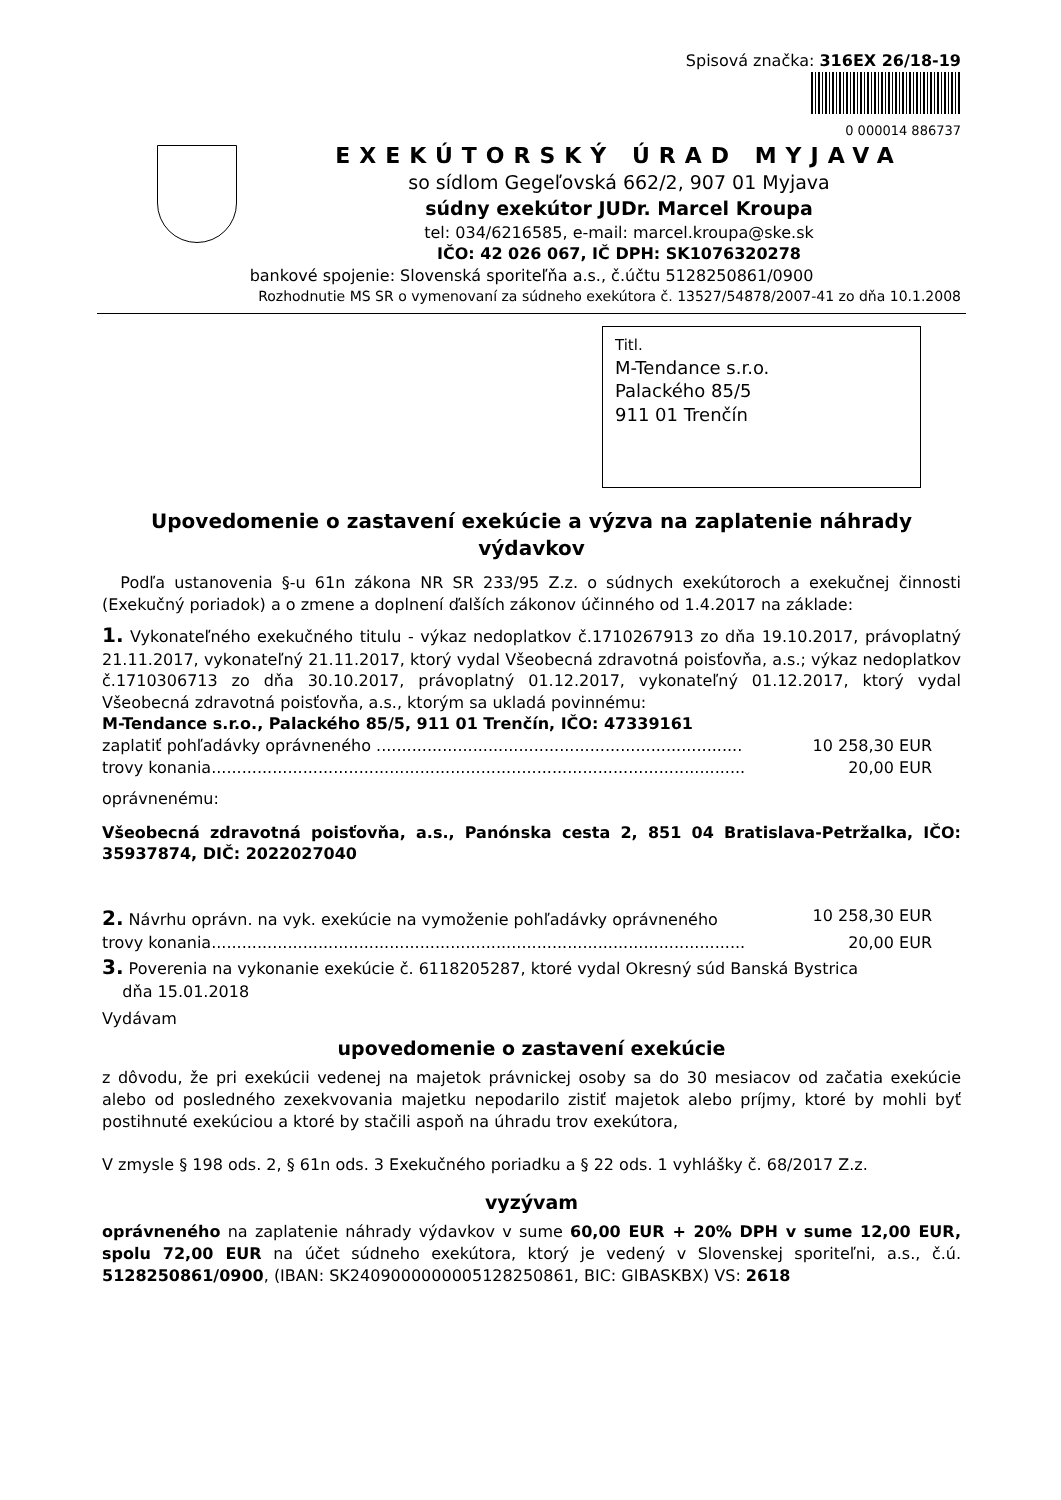Spisová značka: 316EX 26/18-19
0 000014 886737
EXEKÚTORSKÝ ÚRAD MYJAVA
so sídlom Gegeľovská 662/2, 907 01 Myjava
súdny exekútor JUDr. Marcel Kroupa
tel: 034/6216585, e-mail: marcel.kroupa@ske.sk
IČO: 42 026 067, IČ DPH: SK1076320278
bankové spojenie: Slovenská sporiteľňa a.s., č.účtu 5128250861/0900
Rozhodnutie MS SR o vymenovaní za súdneho exekútora č. 13527/54878/2007-41 zo dňa 10.1.2008
Titl.
M-Tendance s.r.o.
Palackého 85/5
911 01 Trenčín
Upovedomenie o zastavení exekúcie a výzva na zaplatenie náhrady výdavkov
Podľa ustanovenia §-u 61n zákona NR SR 233/95 Z.z. o súdnych exekútoroch a exekučnej činnosti (Exekučný poriadok) a o zmene a doplnení ďalších zákonov účinného od 1.4.2017 na základe:
1. Vykonateľného exekučného titulu - výkaz nedoplatkov č.1710267913 zo dňa 19.10.2017, právoplatný 21.11.2017, vykonateľný 21.11.2017, ktorý vydal Všeobecná zdravotná poisťovňa, a.s.; výkaz nedoplatkov č.1710306713 zo dňa 30.10.2017, právoplatný 01.12.2017, vykonateľný 01.12.2017, ktorý vydal Všeobecná zdravotná poisťovňa, a.s., ktorým sa ukladá povinnému:
M-Tendance s.r.o., Palackého 85/5, 911 01 Trenčín, IČO: 47339161
zaplatiť pohľadávky oprávneného ........................................................................ 10 258,30 EUR
trovy konania......................................................................................................... 20,00 EUR
oprávnenému:
Všeobecná zdravotná poisťovňa, a.s., Panónska cesta 2, 851 04 Bratislava-Petržalka, IČO: 35937874, DIČ: 2022027040
2. Návrhu oprávn. na vyk. exekúcie na vymoženie pohľadávky oprávneného 10 258,30 EUR
trovy konania......................................................................................................... 20,00 EUR
3. Poverenia na vykonanie exekúcie č. 6118205287, ktoré vydal Okresný súd Banská Bystrica
dňa 15.01.2018
Vydávam
upovedomenie o zastavení exekúcie
z dôvodu, že pri exekúcii vedenej na majetok právnickej osoby sa do 30 mesiacov od začatia exekúcie alebo od posledného zexekvovania majetku nepodarilo zistiť majetok alebo príjmy, ktoré by mohli byť postihnuté exekúciou a ktoré by stačili aspoň na úhradu trov exekútora,
V zmysle § 198 ods. 2, § 61n ods. 3 Exekučného poriadku a § 22 ods. 1 vyhlášky č. 68/2017 Z.z.
vyzývam
oprávneného na zaplatenie náhrady výdavkov v sume 60,00 EUR + 20% DPH v sume 12,00 EUR, spolu 72,00 EUR na účet súdneho exekútora, ktorý je vedený v Slovenskej sporiteľni, a.s., č.ú. 5128250861/0900, (IBAN: SK2409000000005128250861, BIC: GIBASKBX) VS: 2618